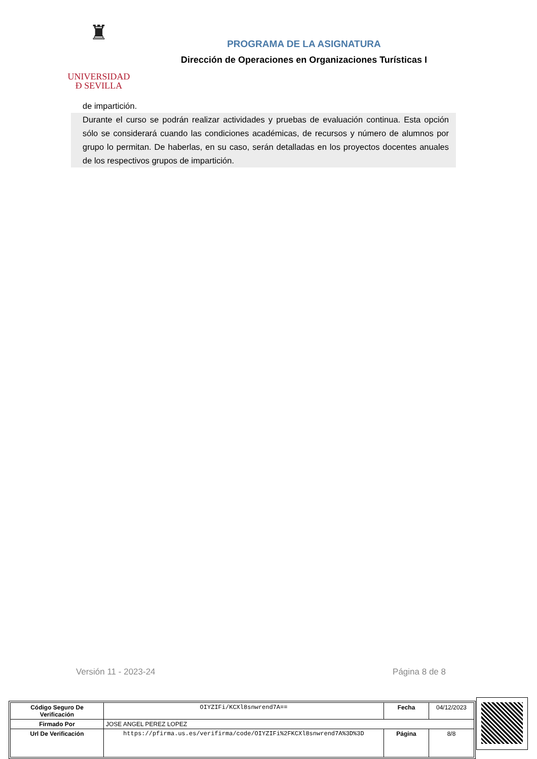♜
UNIVERSIDAD
Ð SEVILLA
PROGRAMA DE LA ASIGNATURA
Dirección de Operaciones en Organizaciones Turísticas I
de impartición.
Durante el curso se podrán realizar actividades y pruebas de evaluación continua. Esta opción sólo se considerará cuando las condiciones académicas, de recursos y número de alumnos por grupo lo permitan. De haberlas, en su caso, serán detalladas en los proyectos docentes anuales de los respectivos grupos de impartición.
Versión 11 - 2023-24 Página 8 de 8
| Código Seguro De Verificación | OIYZIFi/KCXl8snwrend7A== | Fecha | 04/12/2023 |
| Firmado Por | JOSE ANGEL PEREZ LOPEZ | | |
| Url De Verificación | https://pfirma.us.es/verifirma/code/OIYZIFi%2FKCXl8snwrend7A%3D%3D | Página | 8/8 |